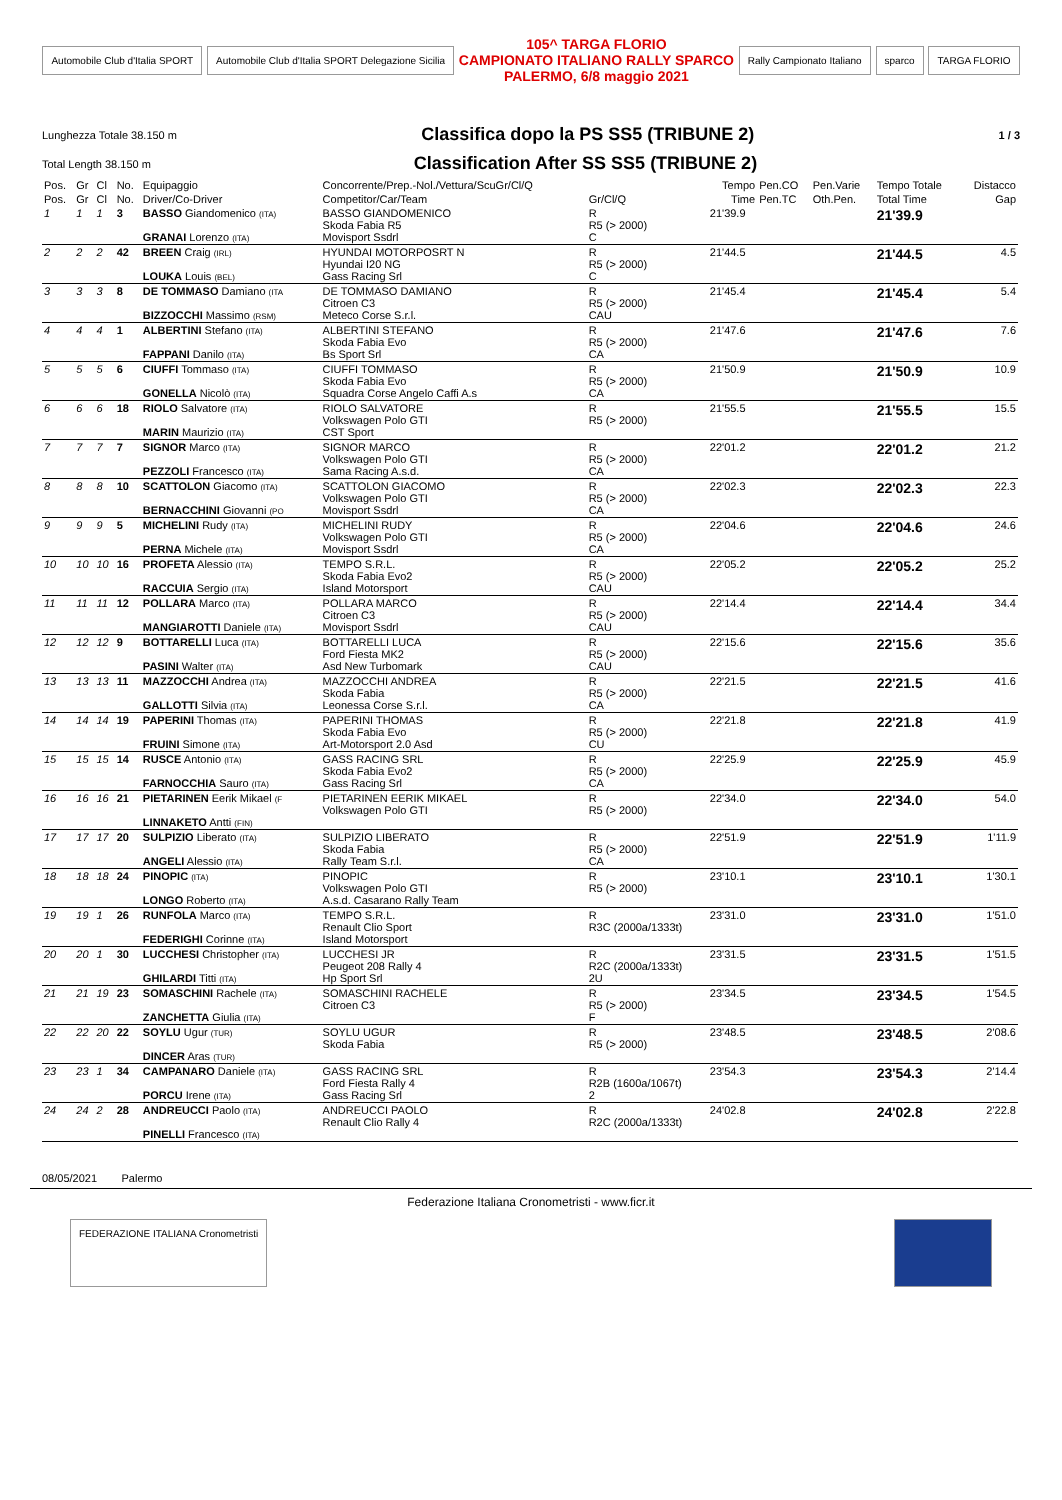Automobile Club d'Italia SPORT
Automobile Club d'Italia SPORT Delegazione Sicilia
105^ TARGA FLORIO
CAMPIONATO ITALIANO RALLY SPARCO
PALERMO, 6/8 maggio 2021
Rally Campionato Italiano sparco TARGA FLORIO
Lunghezza Totale 38.150 m
Classifica dopo la PS SS5 (TRIBUNE 2)
1 / 3
Total Length 38.150 m
Classification After SS SS5 (TRIBUNE 2)
| Pos. | Gr | Cl | No. | Equipaggio | Concorrente/Prep.-Nol./Vettura/ScuGr/Cl/Q | | Tempo | Pen.CO | Pen.Varie | Tempo Totale | Distacco |
| --- | --- | --- | --- | --- | --- | --- | --- | --- | --- | --- | --- |
| Pos. | Gr | Cl | No. | Driver/Co-Driver | Competitor/Car/Team | Gr/Cl/Q | Time | Pen.TC | Oth.Pen. | Total Time | Gap |
| 1 | 1 | 1 | 3 | BASSO Giandomenico (ITA) GRANAI Lorenzo (ITA) | BASSO GIANDOMENICO Skoda Fabia R5 Movisport Ssdrl | R R5 (> 2000) C | 21'39.9 | | | 21'39.9 | |
| 2 | 2 | 2 | 42 | BREEN Craig (IRL) LOUKA Louis (BEL) | HYUNDAI MOTORPOSRT N Hyundai I20 NG Gass Racing Srl | R R5 (> 2000) C | 21'44.5 | | | 21'44.5 | 4.5 |
| 3 | 3 | 3 | 8 | DE TOMMASO Damiano (ITA BIZZOCCHI Massimo (RSM) | DE TOMMASO DAMIANO Citroen C3 Meteco Corse S.r.l. | R R5 (> 2000) CAU | 21'45.4 | | | 21'45.4 | 5.4 |
| 4 | 4 | 4 | 1 | ALBERTINI Stefano (ITA) FAPPANI Danilo (ITA) | ALBERTINI STEFANO Skoda Fabia Evo Bs Sport Srl | R R5 (> 2000) CA | 21'47.6 | | | 21'47.6 | 7.6 |
| 5 | 5 | 5 | 6 | CIUFFI Tommaso (ITA) GONELLA Nicolò (ITA) | CIUFFI TOMMASO Skoda Fabia Evo Squadra Corse Angelo Caffi A.s | R R5 (> 2000) CA | 21'50.9 | | | 21'50.9 | 10.9 |
| 6 | 6 | 6 | 18 | RIOLO Salvatore (ITA) MARIN Maurizio (ITA) | RIOLO SALVATORE Volkswagen Polo GTI CST Sport | R R5 (> 2000) | 21'55.5 | | | 21'55.5 | 15.5 |
| 7 | 7 | 7 | 7 | SIGNOR Marco (ITA) PEZZOLI Francesco (ITA) | SIGNOR MARCO Volkswagen Polo GTI Sama Racing A.s.d. | R R5 (> 2000) CA | 22'01.2 | | | 22'01.2 | 21.2 |
| 8 | 8 | 8 | 10 | SCATTOLON Giacomo (ITA) BERNACCHINI Giovanni (PO | SCATTOLON GIACOMO Volkswagen Polo GTI Movisport Ssdrl | R R5 (> 2000) CA | 22'02.3 | | | 22'02.3 | 22.3 |
| 9 | 9 | 9 | 5 | MICHELINI Rudy (ITA) PERNA Michele (ITA) | MICHELINI RUDY Volkswagen Polo GTI Movisport Ssdrl | R R5 (> 2000) CA | 22'04.6 | | | 22'04.6 | 24.6 |
| 10 | 10 | 10 | 16 | PROFETA Alessio (ITA) RACCUIA Sergio (ITA) | TEMPO S.R.L. Skoda Fabia Evo2 Island Motorsport | R R5 (> 2000) CAU | 22'05.2 | | | 22'05.2 | 25.2 |
| 11 | 11 | 11 | 12 | POLLARA Marco (ITA) MANGIAROTTI Daniele (ITA) | POLLARA MARCO Citroen C3 Movisport Ssdrl | R R5 (> 2000) CAU | 22'14.4 | | | 22'14.4 | 34.4 |
| 12 | 12 | 12 | 9 | BOTTARELLI Luca (ITA) PASINI Walter (ITA) | BOTTARELLI LUCA Ford Fiesta MK2 Asd New Turbomark | R R5 (> 2000) CAU | 22'15.6 | | | 22'15.6 | 35.6 |
| 13 | 13 | 13 | 11 | MAZZOCCHI Andrea (ITA) GALLOTTI Silvia (ITA) | MAZZOCCHI ANDREA Skoda Fabia Leonessa Corse S.r.l. | R R5 (> 2000) CA | 22'21.5 | | | 22'21.5 | 41.6 |
| 14 | 14 | 14 | 19 | PAPERINI Thomas (ITA) FRUINI Simone (ITA) | PAPERINI THOMAS Skoda Fabia Evo Art-Motorsport 2.0 Asd | R R5 (> 2000) CU | 22'21.8 | | | 22'21.8 | 41.9 |
| 15 | 15 | 15 | 14 | RUSCE Antonio (ITA) FARNOCCHIA Sauro (ITA) | GASS RACING SRL Skoda Fabia Evo2 Gass Racing Srl | R R5 (> 2000) CA | 22'25.9 | | | 22'25.9 | 45.9 |
| 16 | 16 | 16 | 21 | PIETARINEN Eerik Mikael (F LINNAKETO Antti (FIN) | PIETARINEN EERIK MIKAEL Volkswagen Polo GTI | R R5 (> 2000) | 22'34.0 | | | 22'34.0 | 54.0 |
| 17 | 17 | 17 | 20 | SULPIZIO Liberato (ITA) ANGELI Alessio (ITA) | SULPIZIO LIBERATO Skoda Fabia Rally Team S.r.l. | R R5 (> 2000) CA | 22'51.9 | | | 22'51.9 | 1'11.9 |
| 18 | 18 | 18 | 24 | PINOPIC (ITA) LONGO Roberto (ITA) | PINOPIC Volkswagen Polo GTI A.s.d. Casarano Rally Team | R R5 (> 2000) | 23'10.1 | | | 23'10.1 | 1'30.1 |
| 19 | 19 | 1 | 26 | RUNFOLA Marco (ITA) FEDERIGHI Corinne (ITA) | TEMPO S.R.L. Renault Clio Sport Island Motorsport | R R3C (2000a/1333t) | 23'31.0 | | | 23'31.0 | 1'51.0 |
| 20 | 20 | 1 | 30 | LUCCHESI Christopher (ITA) GHILARDI Titti (ITA) | LUCCHESI JR Peugeot 208 Rally 4 Hp Sport Srl | R R2C (2000a/1333t) 2U | 23'31.5 | | | 23'31.5 | 1'51.5 |
| 21 | 21 | 19 | 23 | SOMASCHINI Rachele (ITA) ZANCHETTA Giulia (ITA) | SOMASCHINI RACHELE Citroen C3 | R R5 (> 2000) F | 23'34.5 | | | 23'34.5 | 1'54.5 |
| 22 | 22 | 20 | 22 | SOYLU Ugur (TUR) DINCER Aras (TUR) | SOYLU UGUR Skoda Fabia | R R5 (> 2000) | 23'48.5 | | | 23'48.5 | 2'08.6 |
| 23 | 23 | 1 | 34 | CAMPANARO Daniele (ITA) PORCU Irene (ITA) | GASS RACING SRL Ford Fiesta Rally 4 Gass Racing Srl | R R2B (1600a/1067t) 2 | 23'54.3 | | | 23'54.3 | 2'14.4 |
| 24 | 24 | 2 | 28 | ANDREUCCI Paolo (ITA) PINELLI Francesco (ITA) | ANDREUCCI PAOLO Renault Clio Rally 4 | R R2C (2000a/1333t) | 24'02.8 | | | 24'02.8 | 2'22.8 |
08/05/2021 Palermo
Federazione Italiana Cronometristi - www.ficr.it
FEDERAZIONE ITALIANA Cronometristi